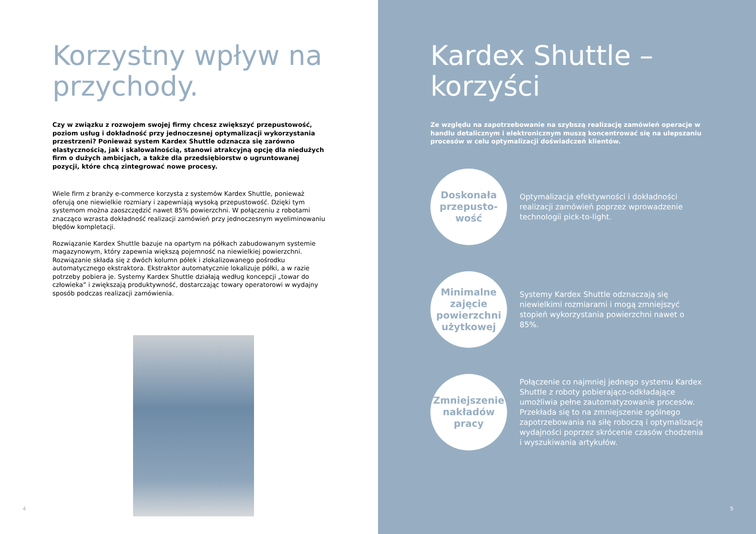Korzystny wpływ na przychody.
Czy w związku z rozwojem swojej firmy chcesz zwiększyć przepustowość, poziom usług i dokładność przy jednoczesnej optymalizacji wykorzystania przestrzeni? Ponieważ system Kardex Shuttle odznacza się zarówno elastycznością, jak i skalowalnością, stanowi atrakcyjną opcję dla niedużych firm o dużych ambicjach, a także dla przedsiębiorstw o ugruntowanej pozycji, które chcą zintegrować nowe procesy.
Wiele firm z branży e-commerce korzysta z systemów Kardex Shuttle, ponieważ oferują one niewielkie rozmiary i zapewniają wysoką przepustowość. Dzięki tym systemom można zaoszczędzić nawet 85% powierzchni. W połączeniu z robotami znacząco wzrasta dokładność realizacji zamówień przy jednoczesnym wyeliminowaniu błędów kompletacji.
Rozwiązanie Kardex Shuttle bazuje na opartym na półkach zabudowanym systemie magazynowym, który zapewnia większą pojemność na niewielkiej powierzchni. Rozwiązanie składa się z dwóch kolumn półek i zlokalizowanego pośrodku automatycznego ekstraktora. Ekstraktor automatycznie lokalizuje półki, a w razie potrzeby pobiera je. Systemy Kardex Shuttle działają według koncepcji „towar do człowieka” i zwiększają produktywność, dostarczając towary operatorowi w wydajny sposób podczas realizacji zamówienia.
4
Kardex Shuttle – korzyści
Ze względu na zapotrzebowanie na szybszą realizację zamówień operacje w handlu detalicznym i elektronicznym muszą koncentrować się na ulepszaniu procesów w celu optymalizacji doświadczeń klientów.
Doskonała
przepusto-
wość
Optymalizacja efektywności i dokładności realizacji zamówień poprzez wprowadzenie technologii pick-to-light.
Minimalne
zajęcie
powierzchni
użytkowej
Systemy Kardex Shuttle odznaczają się niewielkimi rozmiarami i mogą zmniejszyć stopień wykorzystania powierzchni nawet o 85%.
Zmniejszenie
nakładów
pracy
Połączenie co najmniej jednego systemu Kardex Shuttle z roboty pobierająco-odkładające umożliwia pełne zautomatyzowanie procesów. Przekłada się to na zmniejszenie ogólnego zapotrzebowania na siłę roboczą i optymalizację wydajności poprzez skrócenie czasów chodzenia i wyszukiwania artykułów.
5